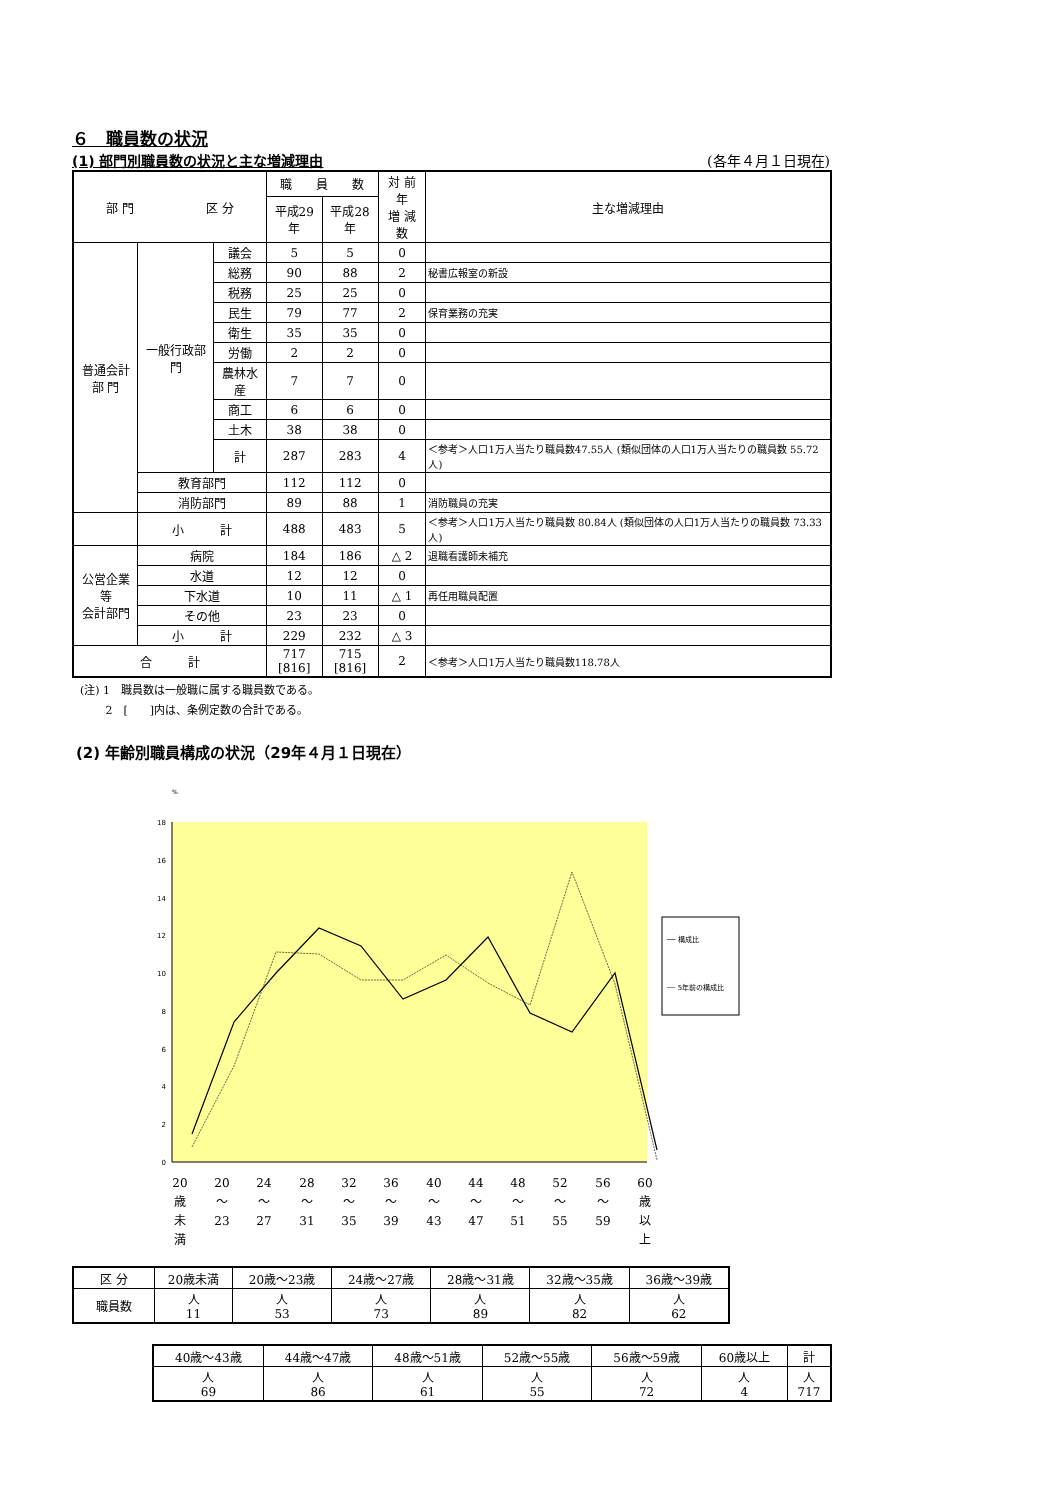６　職員数の状況
(1) 部門別職員数の状況と主な増減理由 (各年４月１日現在)
| 部 門 区 分 | | | 職 員 数 | | 対 前 年 増 減 数 | 主な増減理由 |
| --- | --- | --- | --- | --- | --- | --- |
| | | | 平成29年 | 平成28年 | | |
| 普通会計 部 門 | 一般行政部門 | 議会 | 5 | 5 | 0 | |
| | | 総務 | 90 | 88 | 2 | 秘書広報室の新設 |
| | | 税務 | 25 | 25 | 0 | |
| | | 民生 | 79 | 77 | 2 | 保育業務の充実 |
| | | 衛生 | 35 | 35 | 0 | |
| | | 労働 | 2 | 2 | 0 | |
| | | 農林水産 | 7 | 7 | 0 | |
| | | 商工 | 6 | 6 | 0 | |
| | | 土木 | 38 | 38 | 0 | |
| | | 計 | 287 | 283 | 4 | ＜参考＞人口1万人当たり職員数47.55人 (類似団体の人口1万人当たりの職員数 55.72人) |
| | 教育部門 | | 112 | 112 | 0 | |
| | 消防部門 | | 89 | 88 | 1 | 消防職員の充実 |
| | 小 計 | | 488 | 483 | 5 | ＜参考＞人口1万人当たり職員数 80.84人 (類似団体の人口1万人当たりの職員数 73.33人) |
| 公営企業等 会計部門 | 病院 | | 184 | 186 | △ 2 | 退職看護師未補充 |
| | 水道 | | 12 | 12 | 0 | |
| | 下水道 | | 10 | 11 | △ 1 | 再任用職員配置 |
| | その他 | | 23 | 23 | 0 | |
| | 小 計 | | 229 | 232 | △ 3 | |
| 合 計 | | | 717 [816] | 715 [816] | 2 | ＜参考＞人口1万人当たり職員数118.78人 |
(注) 1　職員数は一般職に属する職員数である。
　　 2　[　　]内は、条例定数の合計である。
(2) 年齢別職員構成の状況（29年４月１日現在）
%
0
2
4
6
8
10
12
14
16
18
── 構成比
┈┈ 5年前の構成比
20
歳
未
満
20
～
23
24
～
27
28
～
31
32
～
35
36
～
39
40
～
43
44
～
47
48
～
51
52
～
55
56
～
59
60
歳
以
上
| 区 分 | 20歳未満 | 20歳～23歳 | 24歳～27歳 | 28歳～31歳 | 32歳～35歳 | 36歳～39歳 |
| 職員数 | 人 11 | 人 53 | 人 73 | 人 89 | 人 82 | 人 62 |
| 40歳～43歳 | 44歳～47歳 | 48歳～51歳 | 52歳～55歳 | 56歳～59歳 | 60歳以上 | 計 |
| 人 69 | 人 86 | 人 61 | 人 55 | 人 72 | 人 4 | 人 717 |